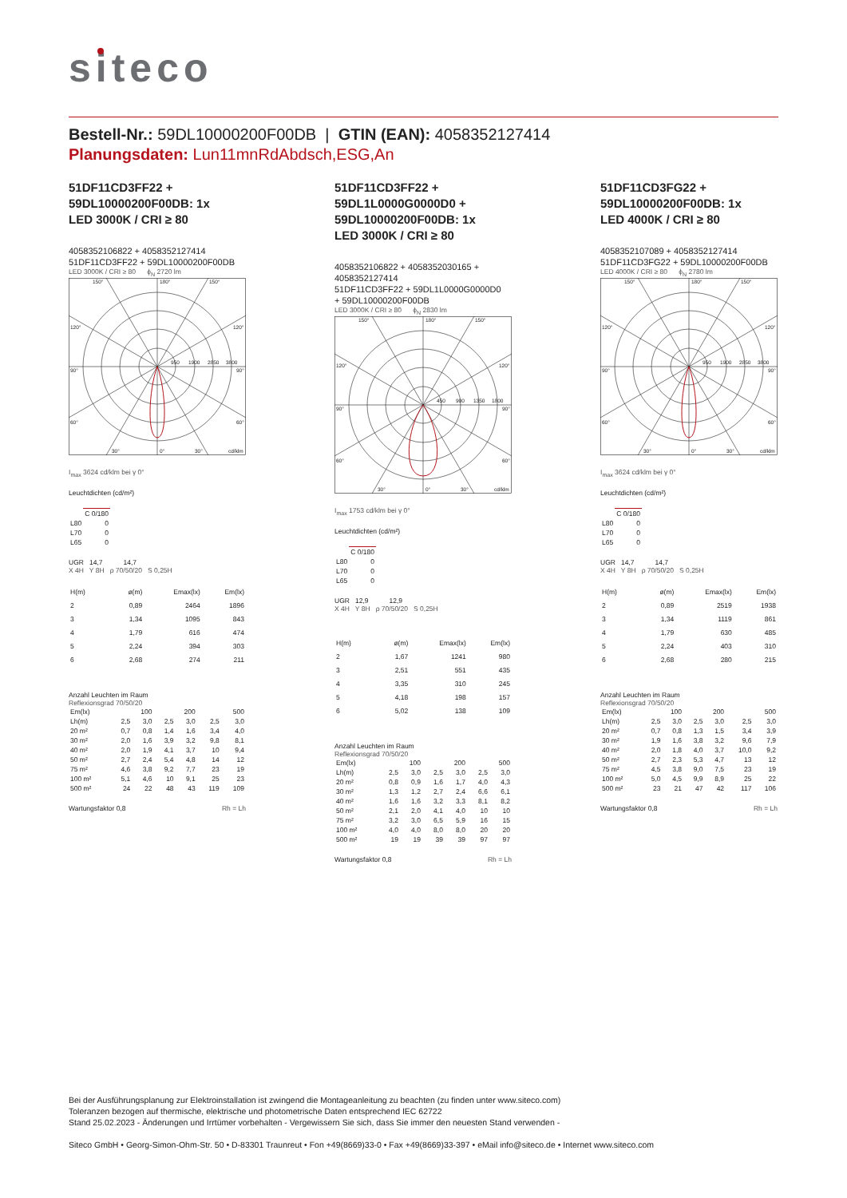siteco
Bestell-Nr.: 59DL10000200F00DB | GTIN (EAN): 4058352127414
Planungsdaten: Lun11mnRdAbdsch,ESG,An
51DF11CD3FF22 +
59DL10000200F00DB: 1x
LED 3000K / CRI ≥ 80
4058352106822 + 4058352127414
51DF11CD3FF22 + 59DL10000200F00DB
LED 3000K / CRI ≥ 80 ϕ<sub>N</sub> 2720 lm
150°
180°
150°
120°
120°
90°
90°
60°
60°
30°
0°
30°
cd/klm
950
1900
2850
3800
I<sub>max</sub> 3624 cd/klm bei γ 0°
Leuchtdichten (cd/m²)
| | C 0/180 |
| --- | --- |
| L80 | 0 |
| L70 | 0 |
| L65 | 0 |
UGR 14,7 14,7
X 4H Y 8H ρ 70/50/20 S 0,25H
| H(m) | | ø(m) | Emax(lx) | Em(lx) |
| --- | --- | --- | --- | --- |
| 2 | | 0,89 | 2464 | 1896 |
| 3 | | 1,34 | 1095 | 843 |
| 4 | | 1,79 | 616 | 474 |
| 5 | | 2,24 | 394 | 303 |
| 6 | | 2,68 | 274 | 211 |
Anzahl Leuchten im Raum
Reflexionsgrad 70/50/20
| Em(lx) | 100 | | 200 | | 500 | |
| Lh(m) | 2,5 | 3,0 | 2,5 | 3,0 | 2,5 | 3,0 |
| 20 m² | 0,7 | 0,8 | 1,4 | 1,6 | 3,4 | 4,0 |
| 30 m² | 2,0 | 1,6 | 3,9 | 3,2 | 9,8 | 8,1 |
| 40 m² | 2,0 | 1,9 | 4,1 | 3,7 | 10 | 9,4 |
| 50 m² | 2,7 | 2,4 | 5,4 | 4,8 | 14 | 12 |
| 75 m² | 4,6 | 3,8 | 9,2 | 7,7 | 23 | 19 |
| 100 m² | 5,1 | 4,6 | 10 | 9,1 | 25 | 23 |
| 500 m² | 24 | 22 | 48 | 43 | 119 | 109 |
Wartungsfaktor 0,8 Rh = Lh
51DF11CD3FF22 +
59DL1L0000G0000D0 +
59DL10000200F00DB: 1x
LED 3000K / CRI ≥ 80
4058352106822 + 4058352030165 +
4058352127414
51DF11CD3FF22 + 59DL1L0000G0000D0
+ 59DL10000200F00DB
LED 3000K / CRI ≥ 80 ϕ<sub>N</sub> 2830 lm
150°
180°
150°
120°
120°
90°
90°
60°
60°
30°
0°
30°
cd/klm
450
900
1350
1800
I<sub>max</sub> 1753 cd/klm bei γ 0°
Leuchtdichten (cd/m²)
| | C 0/180 |
| --- | --- |
| L80 | 0 |
| L70 | 0 |
| L65 | 0 |
UGR 12,9 12,9
X 4H Y 8H ρ 70/50/20 S 0,25H
| H(m) | | ø(m) | Emax(lx) | Em(lx) |
| --- | --- | --- | --- | --- |
| 2 | | 1,67 | 1241 | 980 |
| 3 | | 2,51 | 551 | 435 |
| 4 | | 3,35 | 310 | 245 |
| 5 | | 4,18 | 198 | 157 |
| 6 | | 5,02 | 138 | 109 |
Anzahl Leuchten im Raum
Reflexionsgrad 70/50/20
| Em(lx) | 100 | | 200 | | 500 | |
| Lh(m) | 2,5 | 3,0 | 2,5 | 3,0 | 2,5 | 3,0 |
| 20 m² | 0,8 | 0,9 | 1,6 | 1,7 | 4,0 | 4,3 |
| 30 m² | 1,3 | 1,2 | 2,7 | 2,4 | 6,6 | 6,1 |
| 40 m² | 1,6 | 1,6 | 3,2 | 3,3 | 8,1 | 8,2 |
| 50 m² | 2,1 | 2,0 | 4,1 | 4,0 | 10 | 10 |
| 75 m² | 3,2 | 3,0 | 6,5 | 5,9 | 16 | 15 |
| 100 m² | 4,0 | 4,0 | 8,0 | 8,0 | 20 | 20 |
| 500 m² | 19 | 19 | 39 | 39 | 97 | 97 |
Wartungsfaktor 0,8 Rh = Lh
51DF11CD3FG22 +
59DL10000200F00DB: 1x
LED 4000K / CRI ≥ 80
4058352107089 + 4058352127414
51DF11CD3FG22 + 59DL10000200F00DB
LED 4000K / CRI ≥ 80 ϕ<sub>N</sub> 2780 lm
150°
180°
150°
120°
120°
90°
90°
60°
60°
30°
0°
30°
cd/klm
950
1900
2850
3800
I<sub>max</sub> 3624 cd/klm bei γ 0°
Leuchtdichten (cd/m²)
| | C 0/180 |
| --- | --- |
| L80 | 0 |
| L70 | 0 |
| L65 | 0 |
UGR 14,7 14,7
X 4H Y 8H ρ 70/50/20 S 0,25H
| H(m) | | ø(m) | Emax(lx) | Em(lx) |
| --- | --- | --- | --- | --- |
| 2 | | 0,89 | 2519 | 1938 |
| 3 | | 1,34 | 1119 | 861 |
| 4 | | 1,79 | 630 | 485 |
| 5 | | 2,24 | 403 | 310 |
| 6 | | 2,68 | 280 | 215 |
Anzahl Leuchten im Raum
Reflexionsgrad 70/50/20
| Em(lx) | 100 | | 200 | | 500 | |
| Lh(m) | 2,5 | 3,0 | 2,5 | 3,0 | 2,5 | 3,0 |
| 20 m² | 0,7 | 0,8 | 1,3 | 1,5 | 3,4 | 3,9 |
| 30 m² | 1,9 | 1,6 | 3,8 | 3,2 | 9,6 | 7,9 |
| 40 m² | 2,0 | 1,8 | 4,0 | 3,7 | 10,0 | 9,2 |
| 50 m² | 2,7 | 2,3 | 5,3 | 4,7 | 13 | 12 |
| 75 m² | 4,5 | 3,8 | 9,0 | 7,5 | 23 | 19 |
| 100 m² | 5,0 | 4,5 | 9,9 | 8,9 | 25 | 22 |
| 500 m² | 23 | 21 | 47 | 42 | 117 | 106 |
Wartungsfaktor 0,8 Rh = Lh
Bei der Ausführungsplanung zur Elektroinstallation ist zwingend die Montageanleitung zu beachten (zu finden unter www.siteco.com)
Toleranzen bezogen auf thermische, elektrische und photometrische Daten entsprechend IEC 62722
Stand 25.02.2023 - Änderungen und Irrtümer vorbehalten - Vergewissern Sie sich, dass Sie immer den neuesten Stand verwenden -
Siteco GmbH • Georg-Simon-Ohm-Str. 50 • D-83301 Traunreut • Fon +49(8669)33-0 • Fax +49(8669)33-397 • eMail info@siteco.de • Internet www.siteco.com